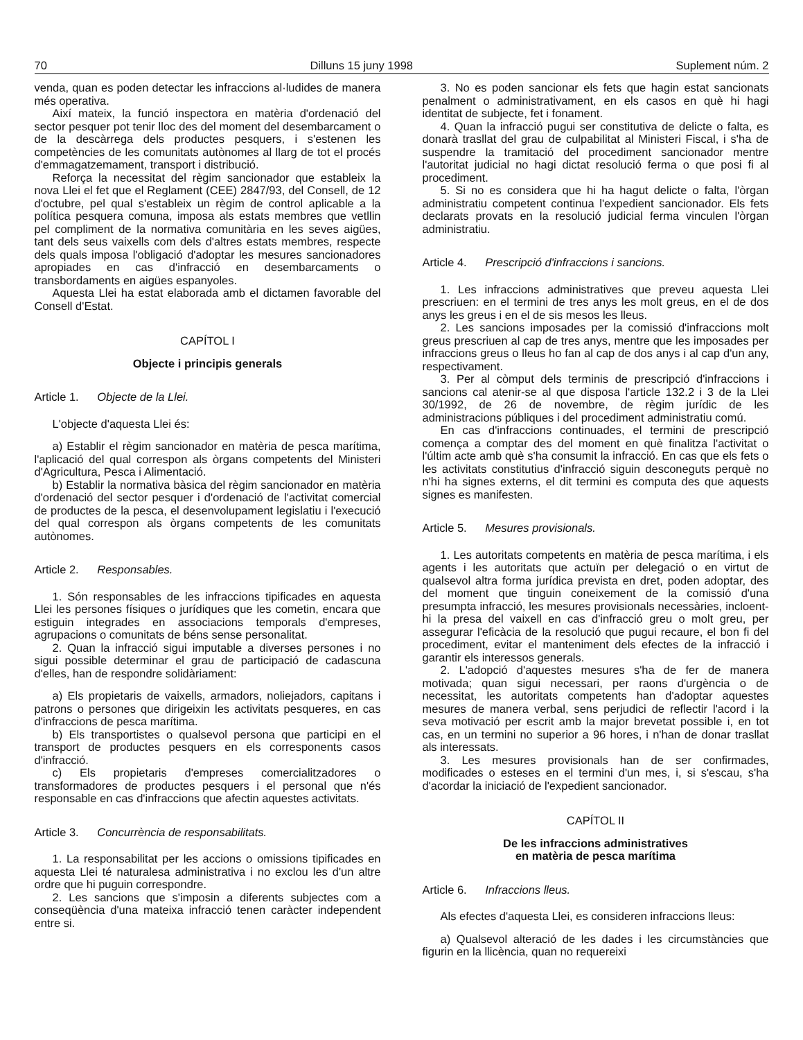70 Dilluns 15 juny 1998 Suplement núm. 2
venda, quan es poden detectar les infraccions al·ludides de manera més operativa.
Així mateix, la funció inspectora en matèria d'ordenació del sector pesquer pot tenir lloc des del moment del desembarcament o de la descàrrega dels productes pesquers, i s'estenen les competències de les comunitats autònomes al llarg de tot el procés d'emmagatzemament, transport i distribució.
Reforça la necessitat del règim sancionador que estableix la nova Llei el fet que el Reglament (CEE) 2847/93, del Consell, de 12 d'octubre, pel qual s'estableix un règim de control aplicable a la política pesquera comuna, imposa als estats membres que vetllin pel compliment de la normativa comunitària en les seves aigües, tant dels seus vaixells com dels d'altres estats membres, respecte dels quals imposa l'obligació d'adoptar les mesures sancionadores apropiades en cas d'infracció en desembarcaments o transbordaments en aigües espanyoles.
Aquesta Llei ha estat elaborada amb el dictamen favorable del Consell d'Estat.
CAPÍTOL I
Objecte i principis generals
Article 1. Objecte de la Llei.
L'objecte d'aquesta Llei és:
a) Establir el règim sancionador en matèria de pesca marítima, l'aplicació del qual correspon als òrgans competents del Ministeri d'Agricultura, Pesca i Alimentació.
b) Establir la normativa bàsica del règim sancionador en matèria d'ordenació del sector pesquer i d'ordenació de l'activitat comercial de productes de la pesca, el desenvolupament legislatiu i l'execució del qual correspon als òrgans competents de les comunitats autònomes.
Article 2. Responsables.
1. Són responsables de les infraccions tipificades en aquesta Llei les persones físiques o jurídiques que les cometin, encara que estiguin integrades en associacions temporals d'empreses, agrupacions o comunitats de béns sense personalitat.
2. Quan la infracció sigui imputable a diverses persones i no sigui possible determinar el grau de participació de cadascuna d'elles, han de respondre solidàriament:
a) Els propietaris de vaixells, armadors, noliejadors, capitans i patrons o persones que dirigeixin les activitats pesqueres, en cas d'infraccions de pesca marítima.
b) Els transportistes o qualsevol persona que participi en el transport de productes pesquers en els corresponents casos d'infracció.
c) Els propietaris d'empreses comercialitzadores o transformadores de productes pesquers i el personal que n'és responsable en cas d'infraccions que afectin aquestes activitats.
Article 3. Concurrència de responsabilitats.
1. La responsabilitat per les accions o omissions tipificades en aquesta Llei té naturalesa administrativa i no exclou les d'un altre ordre que hi puguin correspondre.
2. Les sancions que s'imposin a diferents subjectes com a conseqüència d'una mateixa infracció tenen caràcter independent entre si.
3. No es poden sancionar els fets que hagin estat sancionats penalment o administrativament, en els casos en què hi hagi identitat de subjecte, fet i fonament.
4. Quan la infracció pugui ser constitutiva de delicte o falta, es donarà trasllat del grau de culpabilitat al Ministeri Fiscal, i s'ha de suspendre la tramitació del procediment sancionador mentre l'autoritat judicial no hagi dictat resolució ferma o que posi fi al procediment.
5. Si no es considera que hi ha hagut delicte o falta, l'òrgan administratiu competent continua l'expedient sancionador. Els fets declarats provats en la resolució judicial ferma vinculen l'òrgan administratiu.
Article 4. Prescripció d'infraccions i sancions.
1. Les infraccions administratives que preveu aquesta Llei prescriuen: en el termini de tres anys les molt greus, en el de dos anys les greus i en el de sis mesos les lleus.
2. Les sancions imposades per la comissió d'infraccions molt greus prescriuen al cap de tres anys, mentre que les imposades per infraccions greus o lleus ho fan al cap de dos anys i al cap d'un any, respectivament.
3. Per al còmput dels terminis de prescripció d'infraccions i sancions cal atenir-se al que disposa l'article 132.2 i 3 de la Llei 30/1992, de 26 de novembre, de règim jurídic de les administracions públiques i del procediment administratiu comú.
En cas d'infraccions continuades, el termini de prescripció comença a comptar des del moment en què finalitza l'activitat o l'últim acte amb què s'ha consumit la infracció. En cas que els fets o les activitats constitutius d'infracció siguin desconeguts perquè no n'hi ha signes externs, el dit termini es computa des que aquests signes es manifesten.
Article 5. Mesures provisionals.
1. Les autoritats competents en matèria de pesca marítima, i els agents i les autoritats que actuïn per delegació o en virtut de qualsevol altra forma jurídica prevista en dret, poden adoptar, des del moment que tinguin coneixement de la comissió d'una presumpta infracció, les mesures provisionals necessàries, incloent-hi la presa del vaixell en cas d'infracció greu o molt greu, per assegurar l'eficàcia de la resolució que pugui recaure, el bon fi del procediment, evitar el manteniment dels efectes de la infracció i garantir els interessos generals.
2. L'adopció d'aquestes mesures s'ha de fer de manera motivada; quan sigui necessari, per raons d'urgència o de necessitat, les autoritats competents han d'adoptar aquestes mesures de manera verbal, sens perjudici de reflectir l'acord i la seva motivació per escrit amb la major brevetat possible i, en tot cas, en un termini no superior a 96 hores, i n'han de donar trasllat als interessats.
3. Les mesures provisionals han de ser confirmades, modificades o esteses en el termini d'un mes, i, si s'escau, s'ha d'acordar la iniciació de l'expedient sancionador.
CAPÍTOL II
De les infraccions administratives
en matèria de pesca marítima
Article 6. Infraccions lleus.
Als efectes d'aquesta Llei, es consideren infraccions lleus:
a) Qualsevol alteració de les dades i les circumstàncies que figurin en la llicència, quan no requereixi